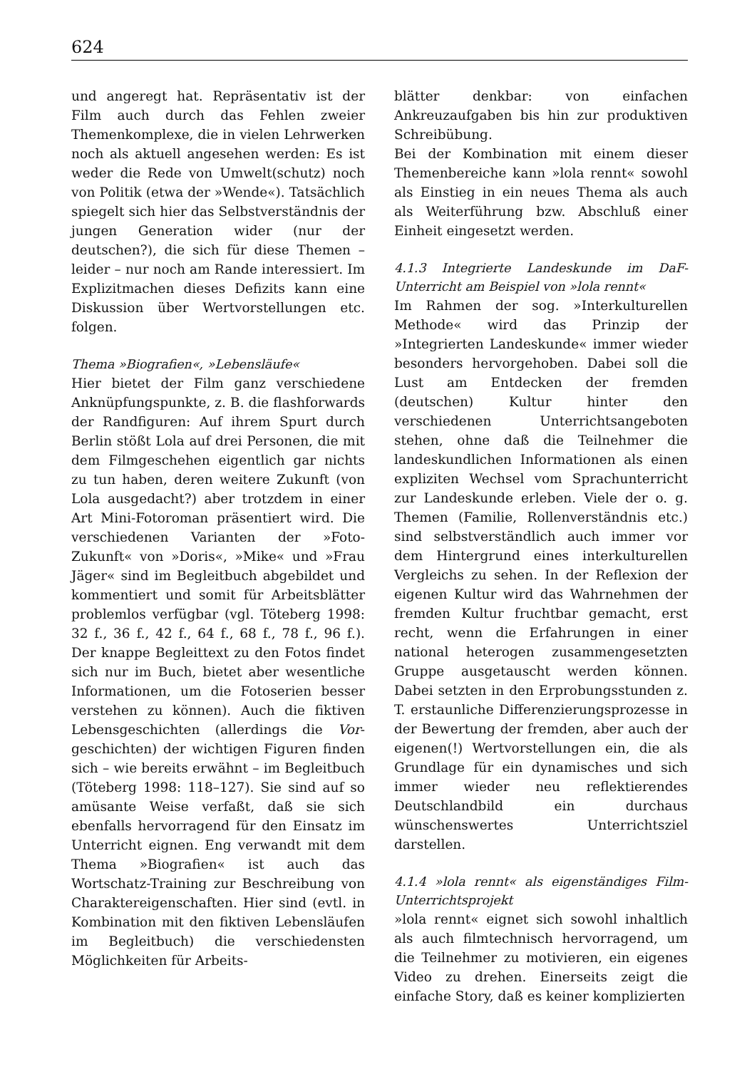624
und angeregt hat. Repräsentativ ist der Film auch durch das Fehlen zweier Themenkomplexe, die in vielen Lehrwerken noch als aktuell angesehen werden: Es ist weder die Rede von Umwelt(schutz) noch von Politik (etwa der »Wende«). Tatsächlich spiegelt sich hier das Selbstverständnis der jungen Generation wider (nur der deutschen?), die sich für diese Themen – leider – nur noch am Rande interessiert. Im Explizitmachen dieses Defizits kann eine Diskussion über Wertvorstellungen etc. folgen.
Thema »Biografien«, »Lebensläufe«
Hier bietet der Film ganz verschiedene Anknüpfungspunkte, z. B. die flashforwards der Randfiguren: Auf ihrem Spurt durch Berlin stößt Lola auf drei Personen, die mit dem Filmgeschehen eigentlich gar nichts zu tun haben, deren weitere Zukunft (von Lola ausgedacht?) aber trotzdem in einer Art Mini-Fotoroman präsentiert wird. Die verschiedenen Varianten der »Foto-Zukunft« von »Doris«, »Mike« und »Frau Jäger« sind im Begleitbuch abgebildet und kommentiert und somit für Arbeitsblätter problemlos verfügbar (vgl. Töteberg 1998: 32 f., 36 f., 42 f., 64 f., 68 f., 78 f., 96 f.). Der knappe Begleittext zu den Fotos findet sich nur im Buch, bietet aber wesentliche Informationen, um die Fotoserien besser verstehen zu können). Auch die fiktiven Lebensgeschichten (allerdings die Vor-geschichten) der wichtigen Figuren finden sich – wie bereits erwähnt – im Begleitbuch (Töteberg 1998: 118–127). Sie sind auf so amüsante Weise verfaßt, daß sie sich ebenfalls hervorragend für den Einsatz im Unterricht eignen. Eng verwandt mit dem Thema »Biografien« ist auch das Wortschatz-Training zur Beschreibung von Charaktereigenschaften. Hier sind (evtl. in Kombination mit den fiktiven Lebensläufen im Begleitbuch) die verschiedensten Möglichkeiten für Arbeits-
blätter denkbar: von einfachen Ankreuzaufgaben bis hin zur produktiven Schreibübung.
Bei der Kombination mit einem dieser Themenbereiche kann »lola rennt« sowohl als Einstieg in ein neues Thema als auch als Weiterführung bzw. Abschluß einer Einheit eingesetzt werden.
4.1.3 Integrierte Landeskunde im DaF-Unterricht am Beispiel von »lola rennt«
Im Rahmen der sog. »Interkulturellen Methode« wird das Prinzip der »Integrierten Landeskunde« immer wieder besonders hervorgehoben. Dabei soll die Lust am Entdecken der fremden (deutschen) Kultur hinter den verschiedenen Unterrichtsangeboten stehen, ohne daß die Teilnehmer die landeskundlichen Informationen als einen expliziten Wechsel vom Sprachunterricht zur Landeskunde erleben. Viele der o. g. Themen (Familie, Rollenverständnis etc.) sind selbstverständlich auch immer vor dem Hintergrund eines interkulturellen Vergleichs zu sehen. In der Reflexion der eigenen Kultur wird das Wahrnehmen der fremden Kultur fruchtbar gemacht, erst recht, wenn die Erfahrungen in einer national heterogen zusammengesetzten Gruppe ausgetauscht werden können. Dabei setzten in den Erprobungsstunden z. T. erstaunliche Differenzierungsprozesse in der Bewertung der fremden, aber auch der eigenen(!) Wertvorstellungen ein, die als Grundlage für ein dynamisches und sich immer wieder neu reflektierendes Deutschlandbild ein durchaus wünschenswertes Unterrichtsziel darstellen.
4.1.4 »lola rennt« als eigenständiges Film-Unterrichtsprojekt
»lola rennt« eignet sich sowohl inhaltlich als auch filmtechnisch hervorragend, um die Teilnehmer zu motivieren, ein eigenes Video zu drehen. Einerseits zeigt die einfache Story, daß es keiner komplizierten